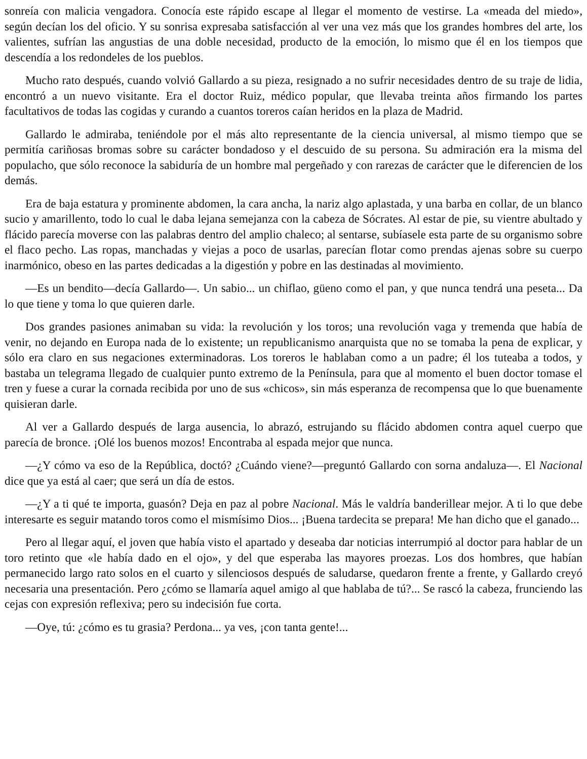sonreía con malicia vengadora. Conocía este rápido escape al llegar el momento de vestirse. La «meada del miedo», según decían los del oficio. Y su sonrisa expresaba satisfacción al ver una vez más que los grandes hombres del arte, los valientes, sufrían las angustias de una doble necesidad, producto de la emoción, lo mismo que él en los tiempos que descendía a los redondeles de los pueblos.
Mucho rato después, cuando volvió Gallardo a su pieza, resignado a no sufrir necesidades dentro de su traje de lidia, encontró a un nuevo visitante. Era el doctor Ruiz, médico popular, que llevaba treinta años firmando los partes facultativos de todas las cogidas y curando a cuantos toreros caían heridos en la plaza de Madrid.
Gallardo le admiraba, teniéndole por el más alto representante de la ciencia universal, al mismo tiempo que se permitía cariñosas bromas sobre su carácter bondadoso y el descuido de su persona. Su admiración era la misma del populacho, que sólo reconoce la sabiduría de un hombre mal pergeñado y con rarezas de carácter que le diferencien de los demás.
Era de baja estatura y prominente abdomen, la cara ancha, la nariz algo aplastada, y una barba en collar, de un blanco sucio y amarillento, todo lo cual le daba lejana semejanza con la cabeza de Sócrates. Al estar de pie, su vientre abultado y flácido parecía moverse con las palabras dentro del amplio chaleco; al sentarse, subíasele esta parte de su organismo sobre el flaco pecho. Las ropas, manchadas y viejas a poco de usarlas, parecían flotar como prendas ajenas sobre su cuerpo inarmónico, obeso en las partes dedicadas a la digestión y pobre en las destinadas al movimiento.
—Es un bendito—decía Gallardo—. Un sabio... un chiflao, güeno como el pan, y que nunca tendrá una peseta... Da lo que tiene y toma lo que quieren darle.
Dos grandes pasiones animaban su vida: la revolución y los toros; una revolución vaga y tremenda que había de venir, no dejando en Europa nada de lo existente; un republicanismo anarquista que no se tomaba la pena de explicar, y sólo era claro en sus negaciones exterminadoras. Los toreros le hablaban como a un padre; él los tuteaba a todos, y bastaba un telegrama llegado de cualquier punto extremo de la Península, para que al momento el buen doctor tomase el tren y fuese a curar la cornada recibida por uno de sus «chicos», sin más esperanza de recompensa que lo que buenamente quisieran darle.
Al ver a Gallardo después de larga ausencia, lo abrazó, estrujando su flácido abdomen contra aquel cuerpo que parecía de bronce. ¡Olé los buenos mozos! Encontraba al espada mejor que nunca.
—¿Y cómo va eso de la República, doctó? ¿Cuándo viene?—preguntó Gallardo con sorna andaluza—. El Nacional dice que ya está al caer; que será un día de estos.
—¿Y a ti qué te importa, guasón? Deja en paz al pobre Nacional. Más le valdría banderillear mejor. A ti lo que debe interesarte es seguir matando toros como el mismísimo Dios... ¡Buena tardecita se prepara! Me han dicho que el ganado...
Pero al llegar aquí, el joven que había visto el apartado y deseaba dar noticias interrumpió al doctor para hablar de un toro retinto que «le había dado en el ojo», y del que esperaba las mayores proezas. Los dos hombres, que habían permanecido largo rato solos en el cuarto y silenciosos después de saludarse, quedaron frente a frente, y Gallardo creyó necesaria una presentación. Pero ¿cómo se llamaría aquel amigo al que hablaba de tú?... Se rascó la cabeza, frunciendo las cejas con expresión reflexiva; pero su indecisión fue corta.
—Oye, tú: ¿cómo es tu grasia? Perdona... ya ves, ¡con tanta gente!...